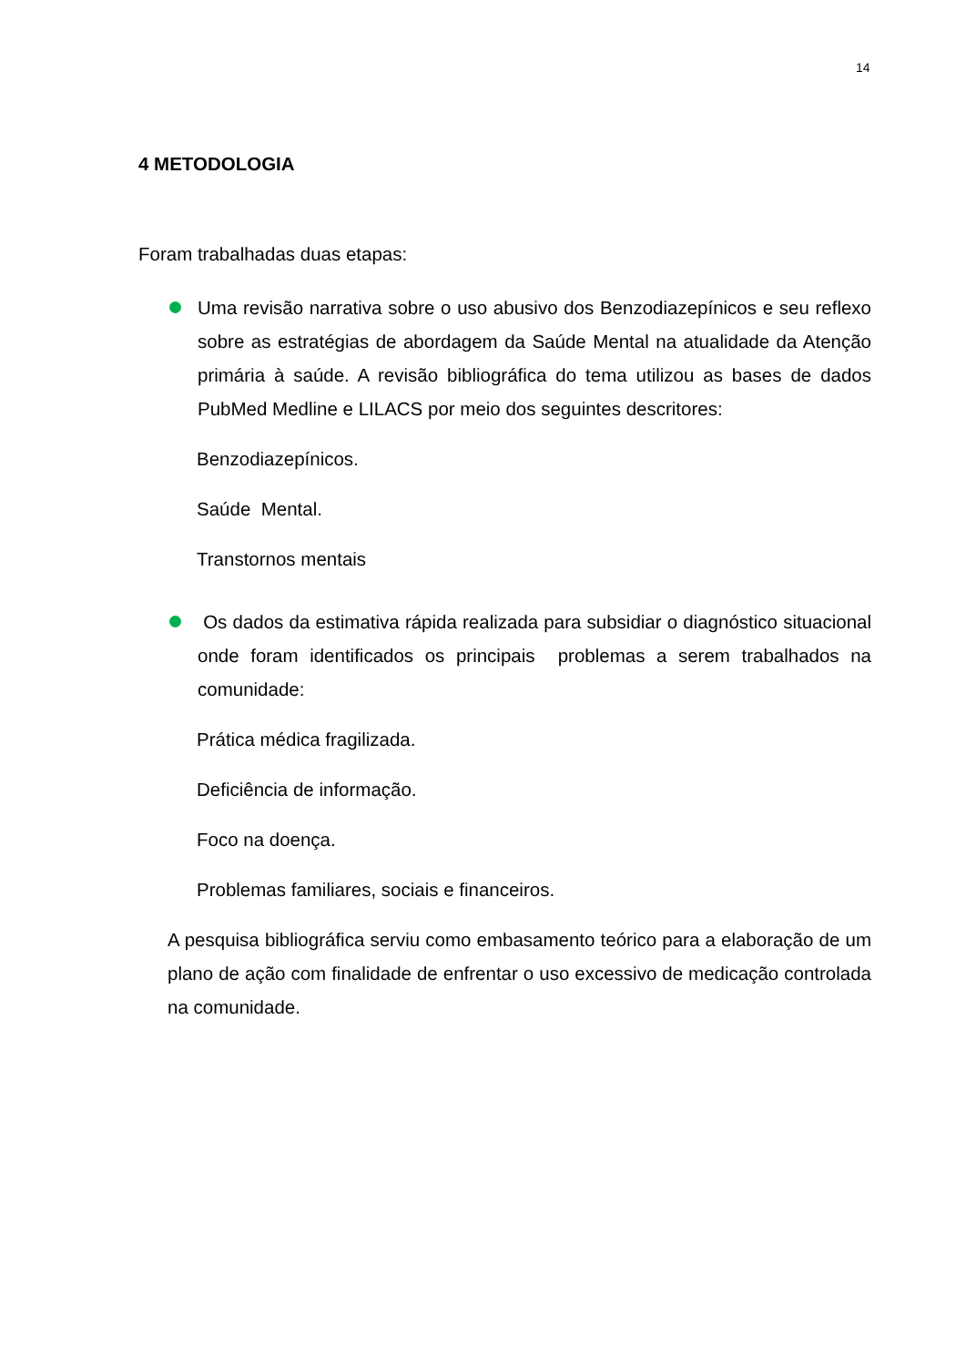14
4 METODOLOGIA
Foram trabalhadas duas etapas:
Uma revisão narrativa sobre o uso abusivo dos Benzodiazepínicos e seu reflexo sobre as estratégias de abordagem da Saúde Mental na atualidade da Atenção primária à saúde. A revisão bibliográfica do tema utilizou as bases de dados PubMed Medline e LILACS por meio dos seguintes descritores:
Benzodiazepínicos.
Saúde Mental.
Transtornos mentais
Os dados da estimativa rápida realizada para subsidiar o diagnóstico situacional onde foram identificados os principais problemas a serem trabalhados na comunidade:
Prática médica fragilizada.
Deficiência de informação.
Foco na doença.
Problemas familiares, sociais e financeiros.
A pesquisa bibliográfica serviu como embasamento teórico para a elaboração de um plano de ação com finalidade de enfrentar o uso excessivo de medicação controlada na comunidade.